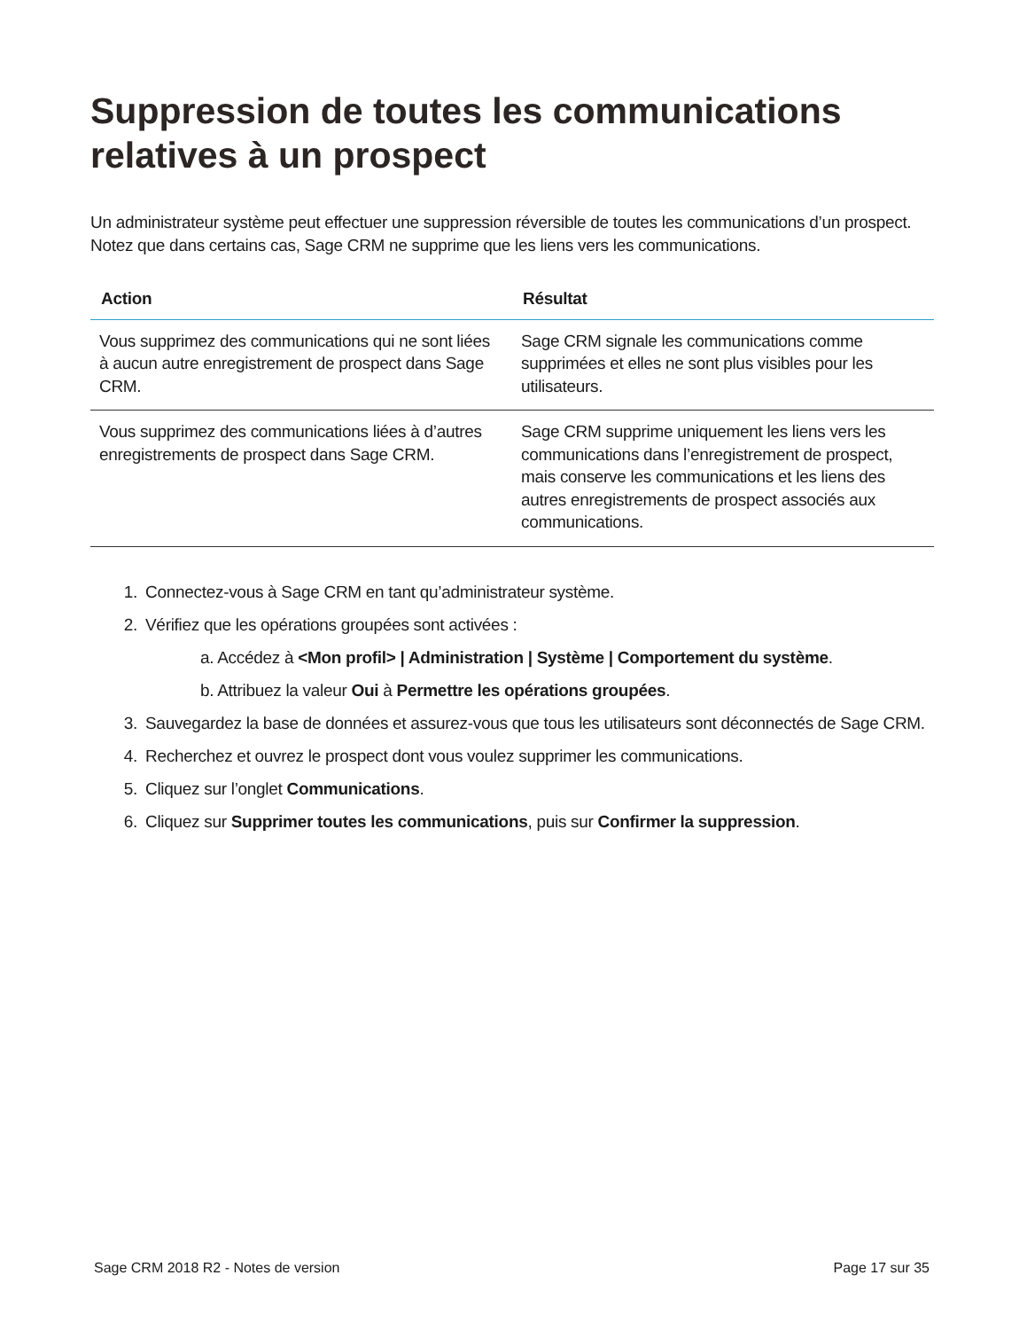Suppression de toutes les communications relatives à un prospect
Un administrateur système peut effectuer une suppression réversible de toutes les communications d’un prospect. Notez que dans certains cas, Sage CRM ne supprime que les liens vers les communications.
| Action | Résultat |
| --- | --- |
| Vous supprimez des communications qui ne sont liées à aucun autre enregistrement de prospect dans Sage CRM. | Sage CRM signale les communications comme supprimées et elles ne sont plus visibles pour les utilisateurs. |
| Vous supprimez des communications liées à d’autres enregistrements de prospect dans Sage CRM. | Sage CRM supprime uniquement les liens vers les communications dans l’enregistrement de prospect, mais conserve les communications et les liens des autres enregistrements de prospect associés aux communications. |
1. Connectez-vous à Sage CRM en tant qu’administrateur système.
2. Vérifiez que les opérations groupées sont activées :
a. Accédez à <Mon profil> | Administration | Système | Comportement du système.
b. Attribuez la valeur Oui à Permettre les opérations groupées.
3. Sauvegardez la base de données et assurez-vous que tous les utilisateurs sont déconnectés de Sage CRM.
4. Recherchez et ouvrez le prospect dont vous voulez supprimer les communications.
5. Cliquez sur l’onglet Communications.
6. Cliquez sur Supprimer toutes les communications, puis sur Confirmer la suppression.
Sage CRM 2018 R2 - Notes de version Page 17 sur 35